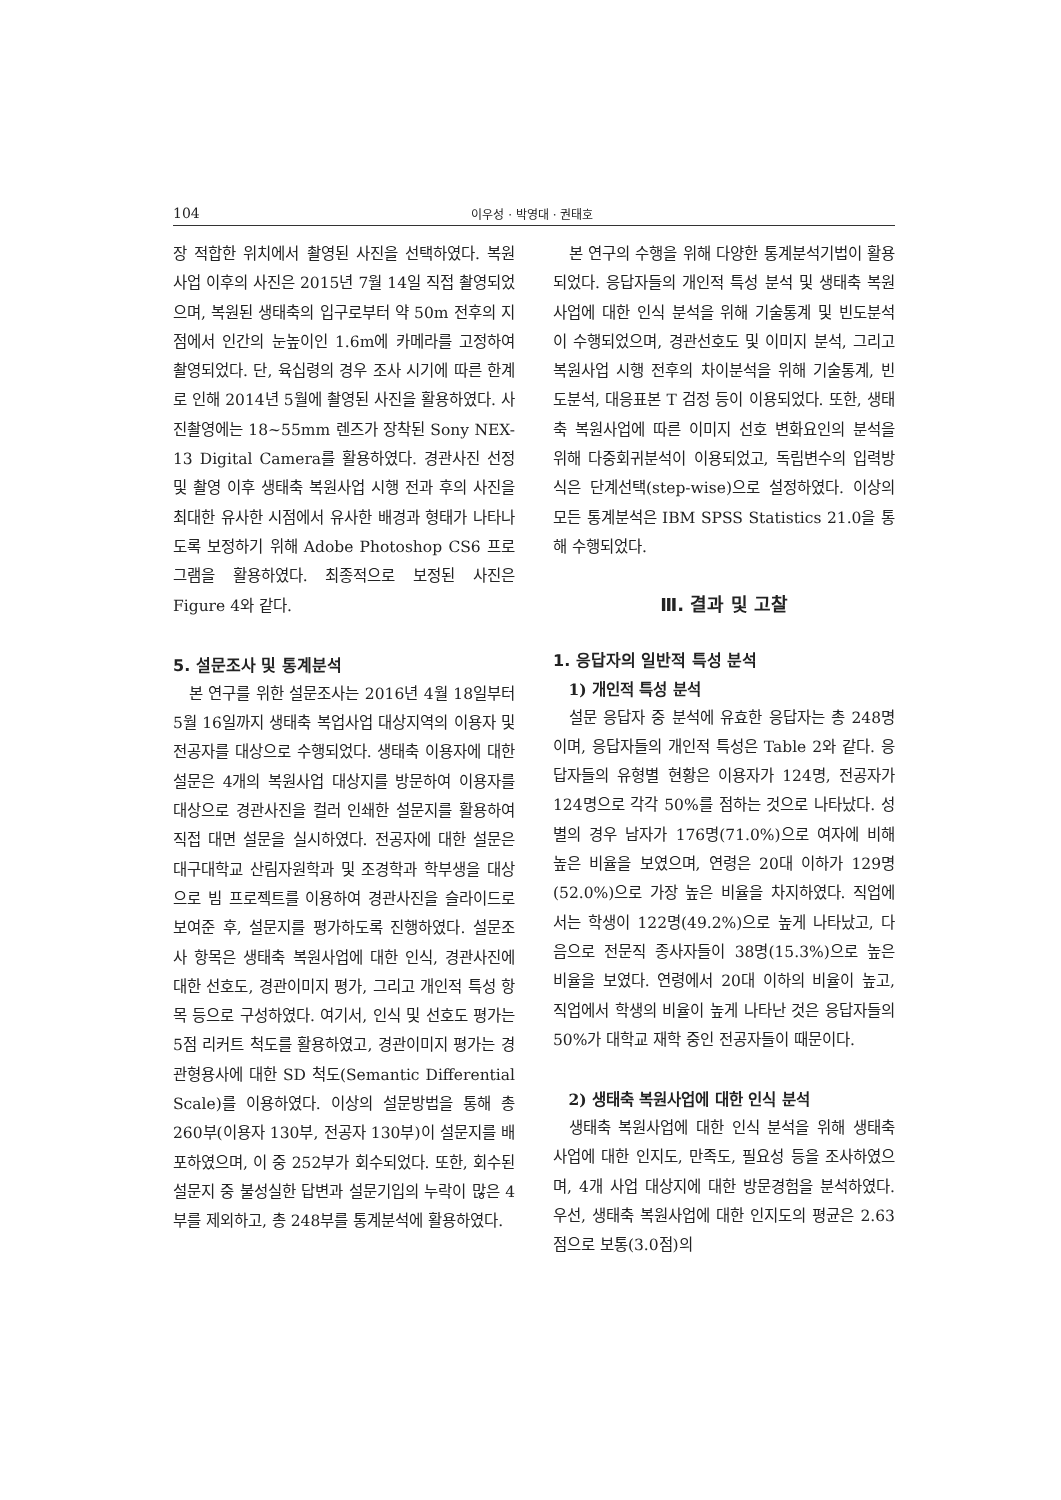104 이우성 · 박영대 · 권태호
장 적합한 위치에서 촬영된 사진을 선택하였다. 복원사업 이후의 사진은 2015년 7월 14일 직접 촬영되었으며, 복원된 생태축의 입구로부터 약 50m 전후의 지점에서 인간의 눈높이인 1.6m에 카메라를 고정하여 촬영되었다. 단, 육십령의 경우 조사 시기에 따른 한계로 인해 2014년 5월에 촬영된 사진을 활용하였다. 사진촬영에는 18~55mm 렌즈가 장착된 Sony NEX-13 Digital Camera를 활용하였다. 경관사진 선정 및 촬영 이후 생태축 복원사업 시행 전과 후의 사진을 최대한 유사한 시점에서 유사한 배경과 형태가 나타나도록 보정하기 위해 Adobe Photoshop CS6 프로그램을 활용하였다. 최종적으로 보정된 사진은 Figure 4와 같다.
5. 설문조사 및 통계분석
본 연구를 위한 설문조사는 2016년 4월 18일부터 5월 16일까지 생태축 복업사업 대상지역의 이용자 및 전공자를 대상으로 수행되었다. 생태축 이용자에 대한 설문은 4개의 복원사업 대상지를 방문하여 이용자를 대상으로 경관사진을 컬러 인쇄한 설문지를 활용하여 직접 대면 설문을 실시하였다. 전공자에 대한 설문은 대구대학교 산림자원학과 및 조경학과 학부생을 대상으로 빔 프로젝트를 이용하여 경관사진을 슬라이드로 보여준 후, 설문지를 평가하도록 진행하였다. 설문조사 항목은 생태축 복원사업에 대한 인식, 경관사진에 대한 선호도, 경관이미지 평가, 그리고 개인적 특성 항목 등으로 구성하였다. 여기서, 인식 및 선호도 평가는 5점 리커트 척도를 활용하였고, 경관이미지 평가는 경관형용사에 대한 SD 척도(Semantic Differential Scale)를 이용하였다. 이상의 설문방법을 통해 총 260부(이용자 130부, 전공자 130부)이 설문지를 배포하였으며, 이 중 252부가 회수되었다. 또한, 회수된 설문지 중 불성실한 답변과 설문기입의 누락이 많은 4부를 제외하고, 총 248부를 통계분석에 활용하였다.
본 연구의 수행을 위해 다양한 통계분석기법이 활용되었다. 응답자들의 개인적 특성 분석 및 생태축 복원사업에 대한 인식 분석을 위해 기술통계 및 빈도분석이 수행되었으며, 경관선호도 및 이미지 분석, 그리고 복원사업 시행 전후의 차이분석을 위해 기술통계, 빈도분석, 대응표본 T 검정 등이 이용되었다. 또한, 생태축 복원사업에 따른 이미지 선호 변화요인의 분석을 위해 다중회귀분석이 이용되었고, 독립변수의 입력방식은 단계선택(step-wise)으로 설정하였다. 이상의 모든 통계분석은 IBM SPSS Statistics 21.0을 통해 수행되었다.
Ⅲ. 결과 및 고찰
1. 응답자의 일반적 특성 분석
1) 개인적 특성 분석
설문 응답자 중 분석에 유효한 응답자는 총 248명이며, 응답자들의 개인적 특성은 Table 2와 같다. 응답자들의 유형별 현황은 이용자가 124명, 전공자가 124명으로 각각 50%를 점하는 것으로 나타났다. 성별의 경우 남자가 176명(71.0%)으로 여자에 비해 높은 비율을 보였으며, 연령은 20대 이하가 129명(52.0%)으로 가장 높은 비율을 차지하였다. 직업에서는 학생이 122명(49.2%)으로 높게 나타났고, 다음으로 전문직 종사자들이 38명(15.3%)으로 높은 비율을 보였다. 연령에서 20대 이하의 비율이 높고, 직업에서 학생의 비율이 높게 나타난 것은 응답자들의 50%가 대학교 재학 중인 전공자들이 때문이다.
2) 생태축 복원사업에 대한 인식 분석
생태축 복원사업에 대한 인식 분석을 위해 생태축 사업에 대한 인지도, 만족도, 필요성 등을 조사하였으며, 4개 사업 대상지에 대한 방문경험을 분석하였다. 우선, 생태축 복원사업에 대한 인지도의 평균은 2.63점으로 보통(3.0점)의